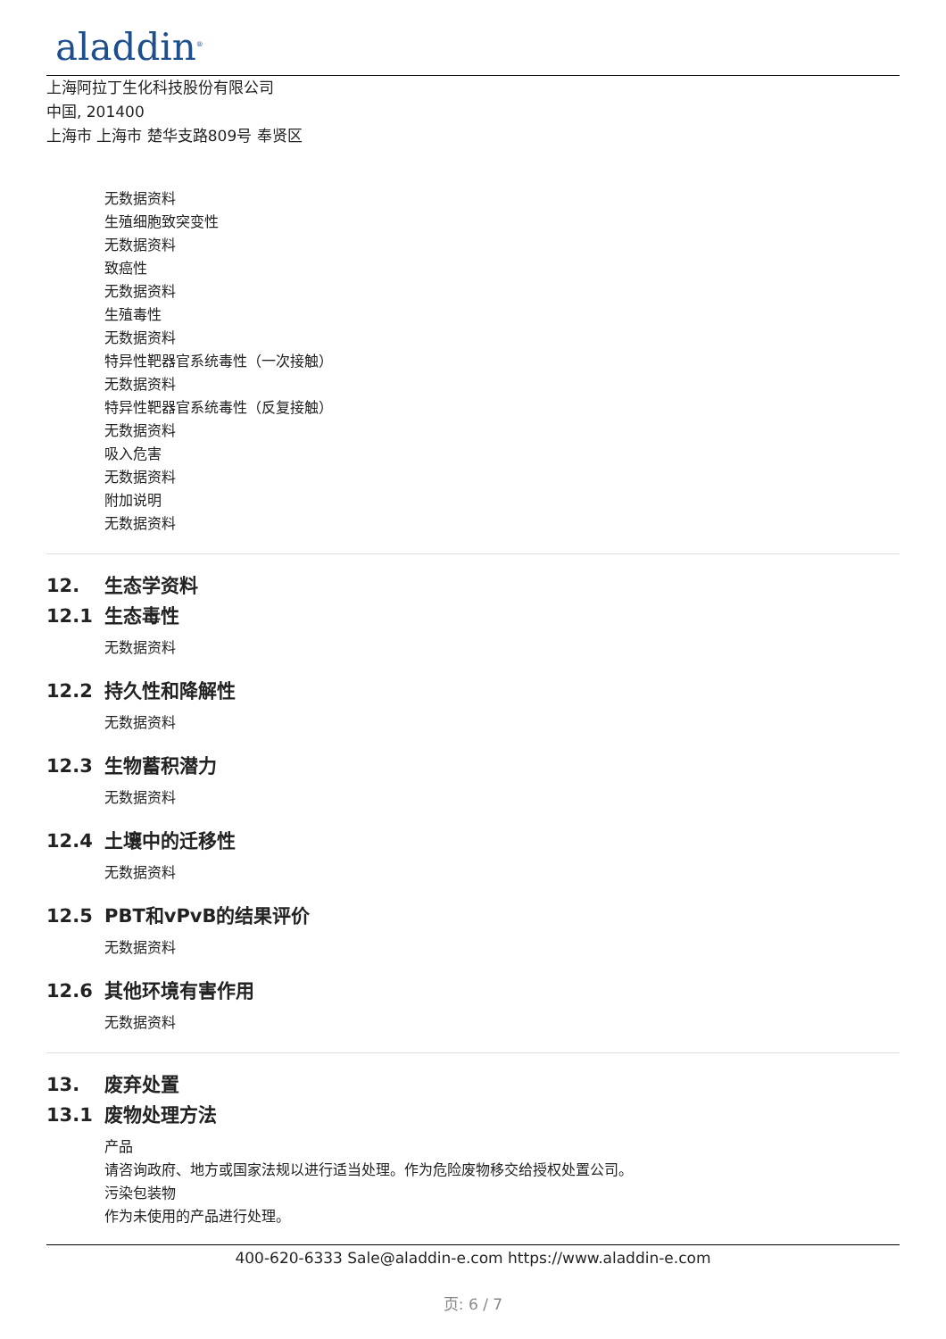aladdin<sup>®</sup>
上海阿拉丁生化科技股份有限公司
中国, 201400
上海市 上海市 楚华支路809号 奉贤区
无数据资料
生殖细胞致突变性
无数据资料
致癌性
无数据资料
生殖毒性
无数据资料
特异性靶器官系统毒性（一次接触）
无数据资料
特异性靶器官系统毒性（反复接触）
无数据资料
吸入危害
无数据资料
附加说明
无数据资料
12. 生态学资料
12.1 生态毒性
无数据资料
12.2 持久性和降解性
无数据资料
12.3 生物蓄积潜力
无数据资料
12.4 土壤中的迁移性
无数据资料
12.5 PBT和vPvB的结果评价
无数据资料
12.6 其他环境有害作用
无数据资料
13. 废弃处置
13.1 废物处理方法
产品
请咨询政府、地方或国家法规以进行适当处理。作为危险废物移交给授权处置公司。
污染包装物
作为未使用的产品进行处理。
400-620-6333 Sale@aladdin-e.com https://www.aladdin-e.com
页: 6 / 7